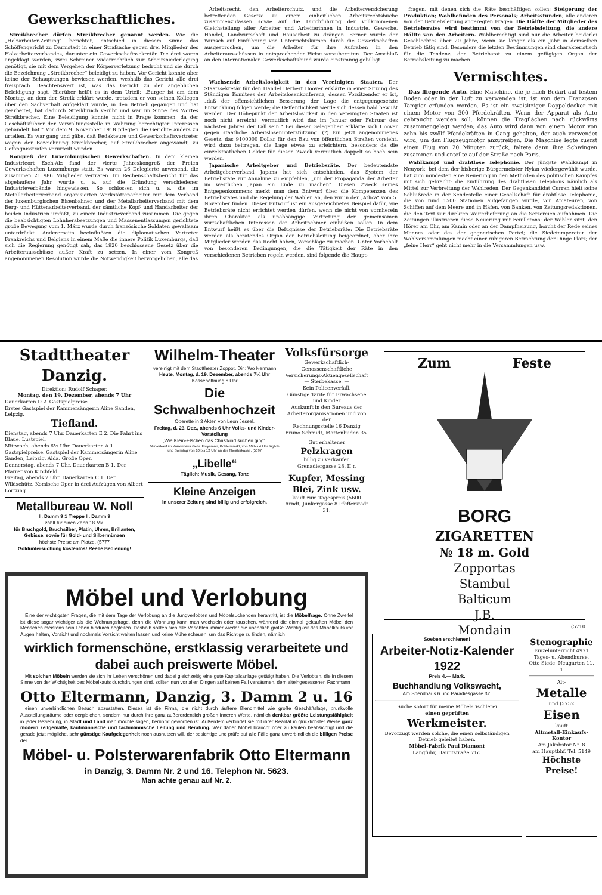Gewerkschaftliches.
Streikbrecher dürfen Streikbrecher genannt werden. Wie die „Holzarbeiter-Zeitung“ berichtet, entschied in diesem Sinne das Schöffengericht zu Darmstadt in einer Strafsache gegen drei Mitglieder des Holzarbeiterverbandes, darunter ein Gewerkschaftssekretär. Die drei waren angeklagt worden, zwei Schreiner widerrechtlich zur Arbeitsniederlegung genötigt, sie mit dem Vergehen der Körperverletzung bedroht und sie durch die Bezeichnung „Streikbrecher“ beleidigt zu haben. Vor Gericht konnte aber keine der Behauptungen bewiesen werden, weshalb das Gericht alle drei freisprach. Beachtenswert ist, was das Gericht zu der angeblichen Beleidigung sagt. Hierüber heißt es in dem Urteil: „Burger ist am dem Montag, an dem der Streik erklärt wurde, trotzdem er von seinen Kollegen über den Sachverhalt aufgeklärt wurde, in den Betrieb gegangen und hat gearbeitet, hat dadurch Streikbruch verübt und war im Sinne des Wortes Streikbrecher. Eine Beleidigung konnte nicht in Frage kommen, da der Geschäftsführer der Verwaltungsstelle in Wahrung berechtigter Interessen gehandelt hat.“ Vor dem 9. November 1918 pflegten die Gerichte anders zu urteilen. Es war gang und gäbe, daß Redakteure und Gewerkschaftsvertreter wegen der Bezeichnung Streikbrecher, auf Streikbrecher angewandt, zu Gefängnisstrafen verurteilt wurden.
Kongreß der Luxemburgischen Gewerkschaften. In dem kleinen Industrieort Esch-Alz fand der vierte Jahreskongreß der Freien Gewerkschaften Luxemburgs statt. Es waren 26 Delegierte anwesend, die zusammen 21 986 Mitglieder vertraten. Im Rechenschaftsbericht für das abgelaufene Jahr wurde u. a. auf die Gründung verschiedener Industrieverbände hingewiesen. So schlossen sich u. a. die im Metallarbeiterverband organisierten Werkstättenarbeiter mit dem Verband der luxemburgischen Eisenbahner und der Metallarbeiterverband mit dem Berg- und Hüttenarbeiterverband, der sämtliche Kopf- und Handarbeiter der beiden Industrien umfaßt, zu einem Industrieverband zusammen. Die gegen die beabsichtigten Lohnherabsetzungen und Massenentlassungen gerichtete große Bewegung vom 1. März wurde durch französische Soldaten gewaltsam unterdrückt. Andererseits beeinflußten die diplomatischen Vertreter Frankreichs und Belgiens in einem Maße die innere Politik Luxemburgs, daß sich die Regierung genötigt sah, das 1920 beschlossene Gesetz über die Arbeiterausschüsse außer Kraft zu setzen. In einer vom Kongreß angenommenen Resolution wurde die Notwendigkeit hervorgehoben, alle das
Arbeitsrecht, den Arbeiterschutz, und die Arbeiterversicherung betreffenden Gesetze zu einem einheitlichen Arbeitsrechtsbuche zusammenzufassen sowie auf die Durchführung der vollkommenen Gleichstellung aller Arbeiter und Arbeiterinnen in Industrie, Gewerbe, Handel, Landwirtschaft und Hausarbeit zu drängen. Ferner wurde der Wunsch auf Einführung von Unterrichtskursen durch die Gewerkschaften ausgesprochen, um die Arbeiter für ihre Aufgaben in den Arbeiterausschüssen in entsprechender Weise vorzubereiten. Der Anschluß an den Internationalen Gewerkschaftsbund wurde einstimmig gebilligt.
Wachsende Arbeitslosigkeit in den Vereinigten Staaten. Der Staatssekretär für den Handel Herbert Hoover erklärte in einer Sitzung des Ständigen Komitees der Arbeitslosenkonferenz, dessen Vorsitzender er ist, „daß der offensichtlichen Besserung der Lage die entgegengesetzte Entwicklung folgen werde; die Oeffentlichkeit werde sich dessen bald bewußt werden. Der Höhepunkt der Arbeitslosigkeit in den Vereinigten Staaten ist noch nicht erreicht; vermutlich wird das im Januar oder Februar des nächsten Jahres der Fall sein.“ Bei dieser Gelegenheit erklärte sich Hoover gegen staatliche Arbeitslosenunterstützung. (?) Ein jetzt angenommenes Gesetz, das 9100000 Dollar für den Bau von öffentlichen Straßen vorsieht, wird dazu beitragen, die Lage etwas zu erleichtern, besonders da die einzelstaatlichen Gelder für diesen Zweck vermutlich doppelt so hoch sein werden.
Japanische Arbeitgeber und Betriebsräte. Der bedeutendste Arbeitgeberverband Japans hat sich entschieden, das System der Betriebsräte zur Annahme zu empfehlen, „um der Propaganda der Arbeiter im westlichen Japan ein Ende zu machen“. Diesen Zweck seines Entgegenkommens merkt man dem Entwurf über die Kompetenzen des Betriebsrates und die Regelung der Wahlen an, den wir in der „Atlica“ vom 5. November finden. Dieser Entwurf ist ein ausgezeichnetes Beispiel dafür, wie Betriebsräte nicht errichtet werden dürfen, wenn sie nicht von vornherein ihren Charakter als unabhängige Vertretung der gemeinsamen wirtschaftlichen Interessen der Arbeitnehmer einbüßen sollen. In dem Entwurf heißt es über die Befugnisse der Betriebsräte: Die Betriebsräte werden als beratendes Organ der Betriebsleitung beigeordnet, aber ihre Mitglieder werden das Recht haben, Vorschläge zu machen. Unter Vorbehalt von besonderen Bedingungen, die die Tätigkeit der Räte in den verschiedenen Betrieben regeln werden, sind folgende die Haupt-
fragen, mit denen sich die Räte beschäftigen sollen: Steigerung der Produktion; Wohlbefinden des Personals; Arbeitsstunden; alle anderen von der Betriebsleitung angeregten Fragen. Die Hälfte der Mitglieder des Betriebsrates wird bestimmt von der Betriebsleitung, die andere Hälfte von den Arbeitern. Wahlberechtigt sind nur die Arbeiter beiderlei Geschlechtes über 20 Jahre, wenn sie länger als ein Jahr in demselben Betrieb tätig sind. Besonders die letzten Bestimmungen sind charakteristisch für die Tendenz, den Betriebsrat zu einem gefügigen Organ der Betriebsleitung zu machen.
Vermischtes.
Das fliegende Auto. Eine Maschine, die je nach Bedarf auf festem Boden oder in der Luft zu verwenden ist, ist von dem Franzosen Tampier erfunden worden. Es ist ein zweisitziger Doppeldecker mit einem Motor von 300 Pferdekräften. Wenn der Apparat als Auto gebraucht werden soll, können die Tragflächen nach rückwärts zusammengelegt werden; das Auto wird dann von einem Motor von zehn bis zwölf Pferdekräften in Gang gehalten, der auch verwendet wird, um den Flugzeugmotor anzutreiben. Die Maschine legte zuerst einen Flug von 20 Minuten zurück, faltete dann ihre Schwingen zusammen und enteilte auf der Straße nach Paris.
Wahlkampf und drahtlose Telephonie. Der jüngste Wahlkampf in Neuyork, bei dem der bisherige Bürgermeister Hylan wiedergewählt wurde, hat zum mindesten eine Neuerung in den Methoden des politischen Kampfes mit sich gebracht: die Einführung des drahtlosen Telephons nämlich als Mittel zur Verbreitung der Wahlreden. Der Gegenkandidat Curran hielt seine Schlußrede in der Sendestelle einer Gesellschaft für drahtlose Telephonie, die von rund 1500 Stationen aufgefangen wurde, von Amateuren, von Schiffen auf dem Meere und in Häfen, von Banken, von Zeitungsredaktionen, die den Text zur direkten Weiterlieferung an die Setzereien aufnahmen. Die Zeitungen illustrieren diese Neuerung mit Feuilletons: der Wähler sitzt, den Hörer am Ohr, am Kamin oder an der Dampfheizung, horcht der Rede seines Mannes oder des der gegnerischen Partei; die Siedetemperatur der Wahlversammlungen macht einer ruhigeren Betrachtung der Dinge Platz; der „feine Herr“ geht nicht mehr in die Versammlungen usw.
Stadttheater Danzig.
Direktion: Rudolf Schaper.
Montag, den 19. Dezember, abends 7 Uhr
Dauerkarten D 2. Gastspielpreise
Erstes Gastspiel der Kammersängerin Aline Sanden, Leipzig.
Tiefland.
Dienstag, abends 7 Uhr. Dauerkarten E 2. Die Fahrt ins Blaue. Lustspiel.
Mittwoch, abends 6½ Uhr. Dauerkarten A 1. Gastspielpreise. Gastspiel der Kammersängerin Aline Sanden, Leipzig. Aida. Große Oper.
Donnerstag, abends 7 Uhr. Dauerkarten B 1. Der Pfarrer von Kirchfeld.
Freitag, abends 7 Uhr. Dauerkarten C 1. Der Wildschütz. Komische Oper in drei Aufzügen von Albert Lortzing.
Metallbureau W. Noll
II. Damm 9 1 Treppe II. Damm 9
zahlt für einen Zahn 18 Mk.
für Bruchgold, Bruchsilber, Platin, Uhren, Brillanten, Gebisse, sowie für Gold- und Silbermünzen
höchste Preise am Platze. (5777
Golduntersuchung kostenlos! Reelle Bedienung!
Wilhelm-Theater
vereinigt mit dem Stadttheater Zoppot. Dir.: Wo Nermann
Heute, Montag, d. 19. Dezember, abends 7¼ Uhr
Kassenöffnung 6 Uhr
Die Schwalbenhochzeit
Operette in 3 Akten von Leon Jessel.
Freitag, d. 23. Dez., abends 6 Uhr Volks- und Kinder-Vorstellung
„Wie Klein-Elschen das Christkind suchen ging“.
Vorverkauf im Warenhaus Gebr. Freymann, Kohlenmarkt, von 10 bis 4 Uhr täglich und Sonntag von 10 bis 12 Uhr an der Theaterkasse. (5697
„Libelle“
Täglich: Musik, Gesang, Tanz
Kleine Anzeigen
in unserer Zeitung sind billig und erfolgreich.
Volksfürsorge
Gewerkschaftlich-Genossenschaftliche Versicherungs-Aktiengesellschaft
— Sterbekasse. —
Kein Policenverfall.
Günstige Tarife für Erwachsene und Kinder
Auskunft in den Bureaus der Arbeiterorganisationen und von der
Rechnungsstelle 16 Danzig
Bruno Schmidt, Mattenbuden 35.
Gut erhaltener
Pelzkragen
billig zu verkaufen
Grenadiergasse 28, II r.
Kupfer, Messing Blei, Zink usw.
kauft zum Tagespreis (5600
Arndt, Junkergasse 8 Pfefferstadt 31.
Möbel und Verlobung
Eine der wichtigsten Fragen, die mit dem Tage der Verlobung an die Jungverlobten und Möbelsuchenden herantritt, ist die Möbelfrage. Ohne Zweifel ist diese sogar wichtiger als die Wohnungsfrage, denn die Wohnung kann man wechseln oder tauschen, während die einmal gekauften Möbel den Menschen meistens sein Leben hindurch begleiten. Deshalb sollten sich alle Verlobten immer wieder die unendlich große Wichtigkeit des Möbelkaufs vor Augen halten, Vorsicht und nochmals Vorsicht walten lassen und keine Mühe scheuen, um das Richtige zu finden, nämlich
wirklich formenschöne, erstklassig verarbeitete und dabei auch preiswerte Möbel.
Mit solchen Möbeln werden sie sich ihr Leben verschönen und dabei gleichzeitig eine gute Kapitalsanlage getätigt haben. Die Verlobten, die in diesem Sinne von der Wichtigkeit des Möbelkaufs durchdrungen sind, sollten nun vor allen Dingen auf keinen Fall versäumen, dem alteingesessenen Fachmann
Otto Eltermann, Danzig, 3. Damm 2 u. 16
einen unverbindlichen Besuch abzustatten. Dieses ist die Firma, die nicht durch äußere Blendmittel wie große Geschäftslage, prunkvolle Ausstellungsräume oder dergleichen, sondern nur durch ihre ganz außerordentlich großen inneren Werte, nämlich denkbar größte Leistungsfähigkeit in jeder Beziehung, in Stadt und Land man möchte sagen, berühmt geworden ist. Außerdem verbindet sie mit ihrer Realität in glücklichster Weise ganz modern zeitgemäße, kaufmännische und fachmännische Leitung und Beratung. Wer daher Möbel braucht oder zu kaufen beabsichtigt und die gerade jetzt mögliche, sehr günstige Kaufgelegenheit noch ausnutzen will, der besichtige und prüfe auf alle Fälle ganz unverbindlich die billigen Preise der
Möbel- u. Polsterwarenfabrik Otto Eltermann
in Danzig, 3. Damm Nr. 2 und 16. Telephon Nr. 5623.
Man achte genau auf Nr. 2.
Zum Feste
BORG
ZIGARETTEN
№ 18 m. Gold
Zopportas
Stambul
Balticum
J.B.
Mondain
(5710
Soeben erschienen!
Arbeiter-Notiz-Kalender 1922
Preis 4.— Mark.
Buchhandlung Volkswacht,
Am Spendhaus 6 und Paradiesgasse 32.
Suche sofort für meine Möbel-Tischlerei
einen geprüften
Werkmeister.
Bevorzugt werden solche, die einen selbständigen Betrieb geleitet haben.
Möbel-Fabrik Paul Diamont
Langfuhr, Hauptstraße 71c.
Stenographie
Einzelunterricht 4971
Tages- u. Abendkurse.
Otto Siede, Neugarten 11, 1
Alt-
Metalle
und (5752
Eisen
kauft
Altmetall-Einkaufs-Kontor
Am Jakobstor Nr. 8
am Hauptbhf. Tel. 5149
Höchste Preise!